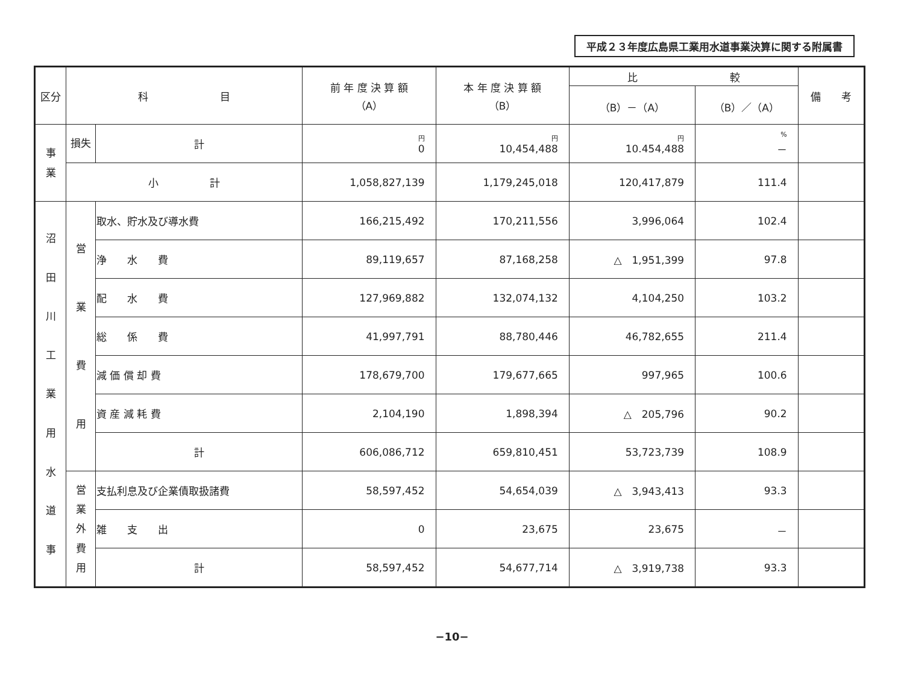平成２３年度広島県工業用水道事業決算に関する附属書
| 区分 | 科 目 | | 前 年 度 決 算 額 （A） | 本 年 度 決 算 額 （B） | 比 較 | | 備 考 |
| --- | --- | --- | --- | --- | --- | --- | --- |
| | | | | | （B）－（A） | （B）／（A） | |
| 事 業 | 損失 | 計 | 円 0 | 円 10,454,488 | 円 10.454,488 | % － | |
| | 小 計 | | 1,058,827,139 | 1,179,245,018 | 120,417,879 | 111.4 | |
| 沼 田 川 工 業 用 水 道 事 | 営 業 費 用 | 取水、貯水及び導水費 | 166,215,492 | 170,211,556 | 3,996,064 | 102.4 | |
| | | 浄 水 費 | 89,119,657 | 87,168,258 | △ 1,951,399 | 97.8 | |
| | | 配 水 費 | 127,969,882 | 132,074,132 | 4,104,250 | 103.2 | |
| | | 総 係 費 | 41,997,791 | 88,780,446 | 46,782,655 | 211.4 | |
| | | 減 価 償 却 費 | 178,679,700 | 179,677,665 | 997,965 | 100.6 | |
| | | 資 産 減 耗 費 | 2,104,190 | 1,898,394 | △ 205,796 | 90.2 | |
| | | 計 | 606,086,712 | 659,810,451 | 53,723,739 | 108.9 | |
| | 営 業 外 費 用 | 支払利息及び企業債取扱諸費 | 58,597,452 | 54,654,039 | △ 3,943,413 | 93.3 | |
| | | 雑 支 出 | 0 | 23,675 | 23,675 | － | |
| | | 計 | 58,597,452 | 54,677,714 | △ 3,919,738 | 93.3 | |
−10−